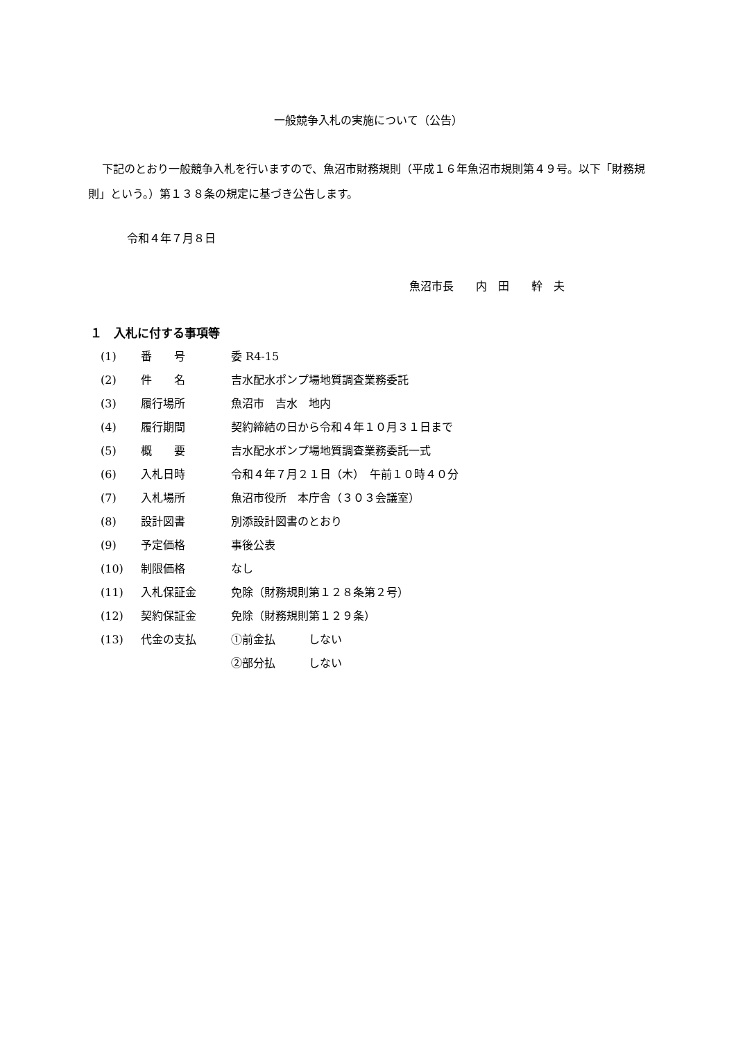一般競争入札の実施について（公告）
下記のとおり一般競争入札を行いますので、魚沼市財務規則（平成１６年魚沼市規則第４９号。以下「財務規則」という。）第１３８条の規定に基づき公告します。
令和４年７月８日
魚沼市長　　内　田　　幹　夫
１　入札に付する事項等
(1) 番　　号 委 R4-15
(2) 件　　名 吉水配水ポンプ場地質調査業務委託
(3) 履行場所 魚沼市　吉水　地内
(4) 履行期間 契約締結の日から令和４年１０月３１日まで
(5) 概　　要 吉水配水ポンプ場地質調査業務委託一式
(6) 入札日時 令和４年７月２１日（木）　午前１０時４０分
(7) 入札場所 魚沼市役所　本庁舎（３０３会議室）
(8) 設計図書 別添設計図書のとおり
(9) 予定価格 事後公表
(10) 制限価格 なし
(11) 入札保証金 免除（財務規則第１２８条第２号）
(12) 契約保証金 免除（財務規則第１２９条）
(13) 代金の支払 ①前金払　　　しない
②部分払　　　しない